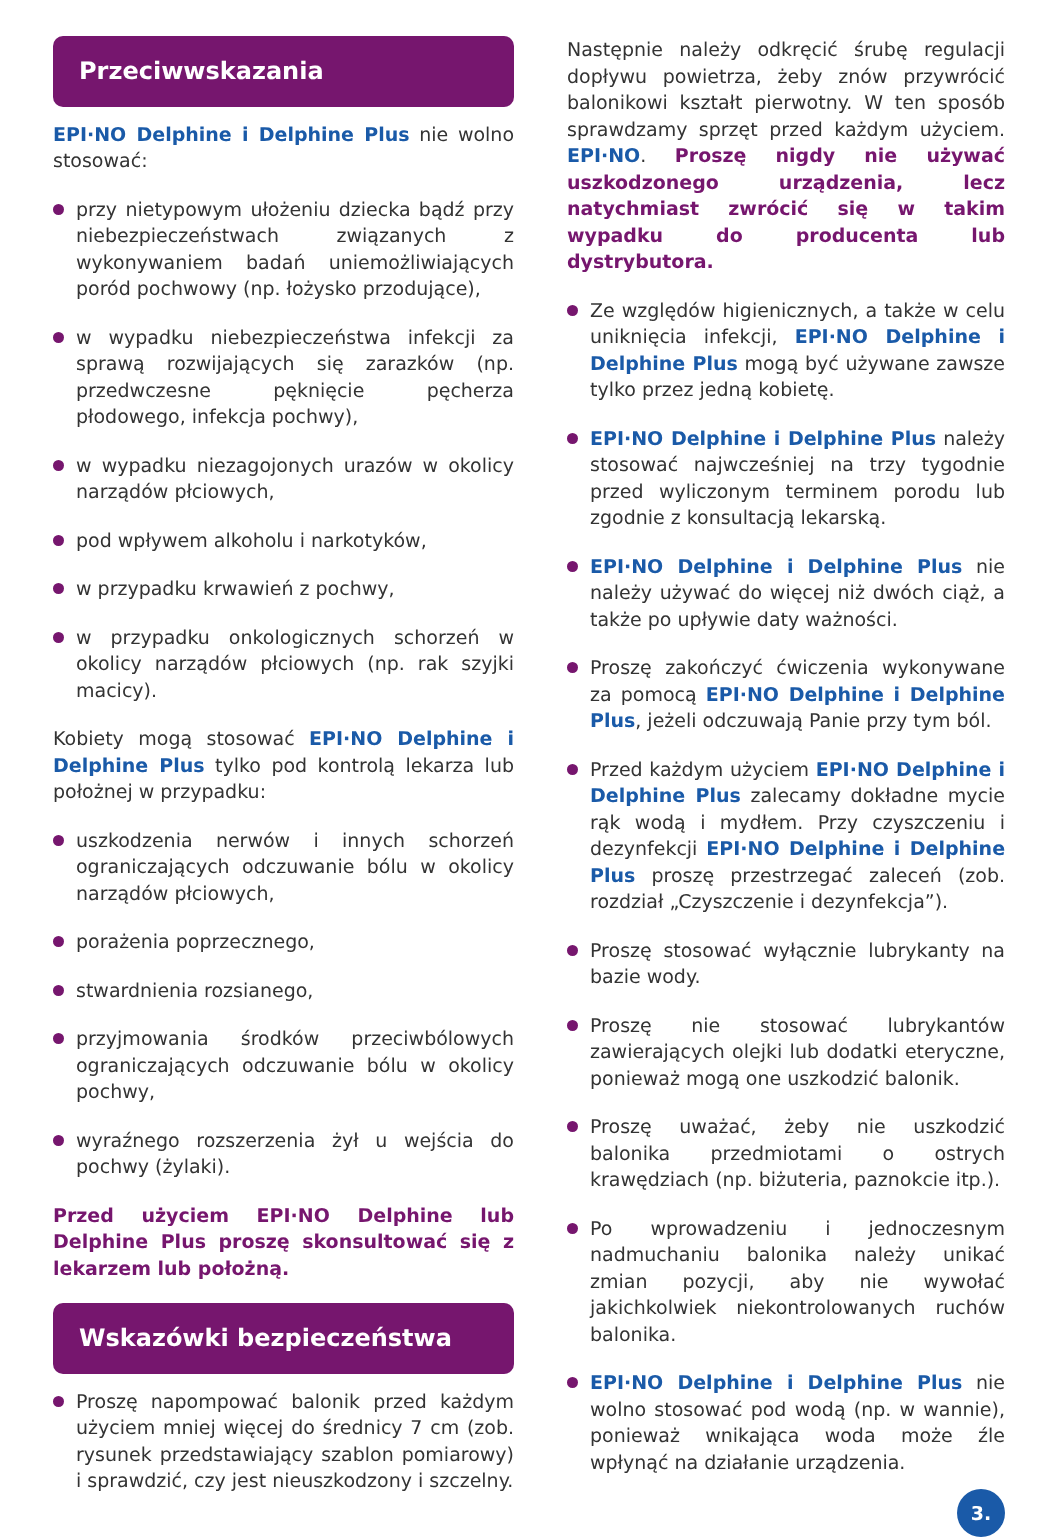Przeciwwskazania
EPI·NO Delphine i Delphine Plus nie wolno stosować:
przy nietypowym ułożeniu dziecka bądź przy niebezpieczeństwach związanych z wykonywaniem badań uniemożliwiających poród pochwowy (np. łożysko przodujące),
w wypadku niebezpieczeństwa infekcji za sprawą rozwijających się zarazków (np. przedwczesne pęknięcie pęcherza płodowego, infekcja pochwy),
w wypadku niezagojonych urazów w okolicy narządów płciowych,
pod wpływem alkoholu i narkotyków,
w przypadku krwawień z pochwy,
w przypadku onkologicznych schorzeń w okolicy narządów płciowych (np. rak szyjki macicy).
Kobiety mogą stosować EPI·NO Delphine i Delphine Plus tylko pod kontrolą lekarza lub położnej w przypadku:
uszkodzenia nerwów i innych schorzeń ograniczających odczuwanie bólu w okolicy narządów płciowych,
porażenia poprzecznego,
stwardnienia rozsianego,
przyjmowania środków przeciwbólowych ograniczających odczuwanie bólu w okolicy pochwy,
wyraźnego rozszerzenia żył u wejścia do pochwy (żylaki).
Przed użyciem EPI·NO Delphine lub Delphine Plus proszę skonsultować się z lekarzem lub położną.
Wskazówki bezpieczeństwa
Proszę napompować balonik przed każdym użyciem mniej więcej do średnicy 7 cm (zob. rysunek przedstawiający szablon pomiarowy) i sprawdzić, czy jest nieuszkodzony i szczelny.
Następnie należy odkręcić śrubę regulacji dopływu powietrza, żeby znów przywrócić balonikowi kształt pierwotny. W ten sposób sprawdzamy sprzęt przed każdym użyciem. EPI·NO. Proszę nigdy nie używać uszkodzonego urządzenia, lecz natychmiast zwrócić się w takim wypadku do producenta lub dystrybutora.
Ze względów higienicznych, a także w celu uniknięcia infekcji, EPI·NO Delphine i Delphine Plus mogą być używane zawsze tylko przez jedną kobietę.
EPI·NO Delphine i Delphine Plus należy stosować najwcześniej na trzy tygodnie przed wyliczonym terminem porodu lub zgodnie z konsultacją lekarską.
EPI·NO Delphine i Delphine Plus nie należy używać do więcej niż dwóch ciąż, a także po upływie daty ważności.
Proszę zakończyć ćwiczenia wykonywane za pomocą EPI·NO Delphine i Delphine Plus, jeżeli odczuwają Panie przy tym ból.
Przed każdym użyciem EPI·NO Delphine i Delphine Plus zalecamy dokładne mycie rąk wodą i mydłem. Przy czyszczeniu i dezynfekcji EPI·NO Delphine i Delphine Plus proszę przestrzegać zaleceń (zob. rozdział „Czyszczenie i dezynfekcja”).
Proszę stosować wyłącznie lubrykanty na bazie wody.
Proszę nie stosować lubrykantów zawierających olejki lub dodatki eteryczne, ponieważ mogą one uszkodzić balonik.
Proszę uważać, żeby nie uszkodzić balonika przedmiotami o ostrych krawędziach (np. biżuteria, paznokcie itp.).
Po wprowadzeniu i jednoczesnym nadmuchaniu balonika należy unikać zmian pozycji, aby nie wywołać jakichkolwiek niekontrolowanych ruchów balonika.
EPI·NO Delphine i Delphine Plus nie wolno stosować pod wodą (np. w wannie), ponieważ wnikająca woda może źle wpłynąć na działanie urządzenia.
3.